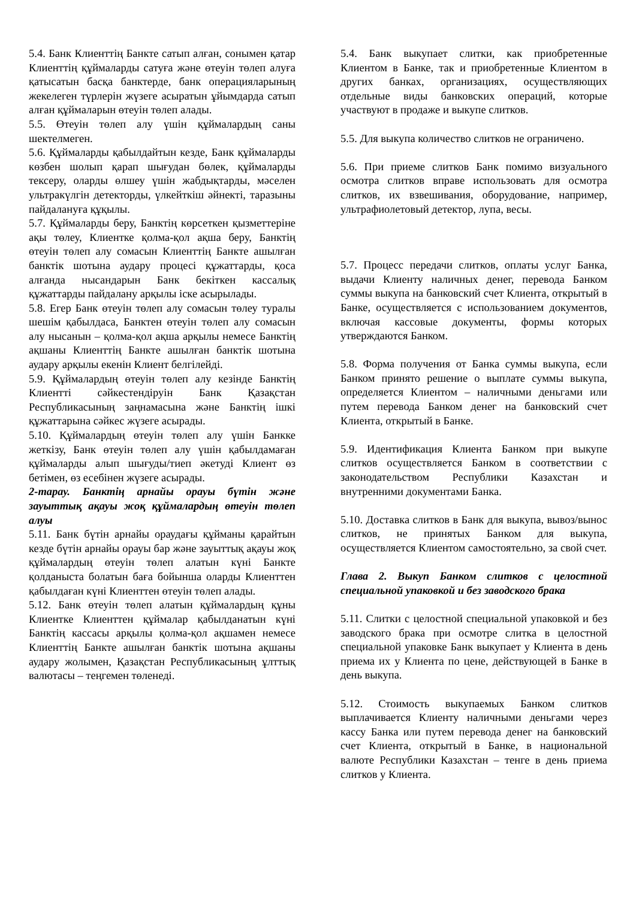5.4. Банк Клиенттің Банкте сатып алған, сонымен қатар Клиенттің құймаларды сатуға және өтеуін төлеп алуға қатысатын басқа банктерде, банк операцияларының жекелеген түрлерін жүзеге асыратын ұйымдарда сатып алған құймаларын өтеуін төлеп алады.
5.5. Өтеуін төлеп алу үшін құймалардың саны шектелмеген.
5.6. Құймаларды қабылдайтын кезде, Банк құймаларды көзбен шолып қарап шығудан бөлек, құймаларды тексеру, оларды өлшеу үшін жабдықтарды, мәселен ультракүлгін детекторды, үлкейткіш әйнекті, таразыны пайдалануға құқылы.
5.7. Құймаларды беру, Банктің көрсеткен қызметтеріне ақы төлеу, Клиентке қолма-қол ақша беру, Банктің өтеуін төлеп алу сомасын Клиенттің Банкте ашылған банктік шотына аудару процесі құжаттарды, қоса алғанда нысандарын Банк бекіткен кассалық құжаттарды пайдалану арқылы іске асырылады.
5.8. Егер Банк өтеуін төлеп алу сомасын төлеу туралы шешім қабылдаса, Банктен өтеуін төлеп алу сомасын алу нысанын – қолма-қол ақша арқылы немесе Банктің ақшаны Клиенттің Банкте ашылған банктік шотына аудару арқылы екенін Клиент белгілейді.
5.9. Құймалардың өтеуін төлеп алу кезінде Банктің Клиентті сәйкестендіруін Банк Қазақстан Республикасының заңнамасына және Банктің ішкі құжаттарына сәйкес жүзеге асырады.
5.10. Құймалардың өтеуін төлеп алу үшін Банкке жеткізу, Банк өтеуін төлеп алу үшін қабылдамаған құймаларды алып шығуды/тиеп әкетуді Клиент өз бетімен, өз есебінен жүзеге асырады.
2-тарау. Банктің арнайы орауы бүтін және зауыттық ақауы жоқ құймалардың өтеуін төлеп алуы
5.11. Банк бүтін арнайы ораудағы құйманы қарайтын кезде бүтін арнайы орауы бар және зауыттық ақауы жоқ құймалардың өтеуін төлеп алатын күні Банкте қолданыста болатын баға бойынша оларды Клиенттен қабылдаған күні Клиенттен өтеуін төлеп алады.
5.12. Банк өтеуін төлеп алатын құймалардың құны Клиентке Клиенттен құймалар қабылданатын күні Банктің кассасы арқылы қолма-қол ақшамен немесе Клиенттің Банкте ашылған банктік шотына ақшаны аудару жолымен, Қазақстан Республикасының ұлттық валютасы – теңгемен төленеді.
5.4. Банк выкупает слитки, как приобретенные Клиентом в Банке, так и приобретенные Клиентом в других банках, организациях, осуществляющих отдельные виды банковских операций, которые участвуют в продаже и выкупе слитков.
5.5. Для выкупа количество слитков не ограничено.
5.6. При приеме слитков Банк помимо визуального осмотра слитков вправе использовать для осмотра слитков, их взвешивания, оборудование, например, ультрафиолетовый детектор, лупа, весы.
5.7. Процесс передачи слитков, оплаты услуг Банка, выдачи Клиенту наличных денег, перевода Банком суммы выкупа на банковский счет Клиента, открытый в Банке, осуществляется с использованием документов, включая кассовые документы, формы которых утверждаются Банком.
5.8. Форма получения от Банка суммы выкупа, если Банком принято решение о выплате суммы выкупа, определяется Клиентом – наличными деньгами или путем перевода Банком денег на банковский счет Клиента, открытый в Банке.
5.9. Идентификация Клиента Банком при выкупе слитков осуществляется Банком в соответствии с законодательством Республики Казахстан и внутренними документами Банка.
5.10. Доставка слитков в Банк для выкупа, вывоз/вынос слитков, не принятых Банком для выкупа, осуществляется Клиентом самостоятельно, за свой счет.
Глава 2. Выкуп Банком слитков с целостной специальной упаковкой и без заводского брака
5.11. Слитки с целостной специальной упаковкой и без заводского брака при осмотре слитка в целостной специальной упаковке Банк выкупает у Клиента в день приема их у Клиента по цене, действующей в Банке в день выкупа.
5.12. Стоимость выкупаемых Банком слитков выплачивается Клиенту наличными деньгами через кассу Банка или путем перевода денег на банковский счет Клиента, открытый в Банке, в национальной валюте Республики Казахстан – тенге в день приема слитков у Клиента.